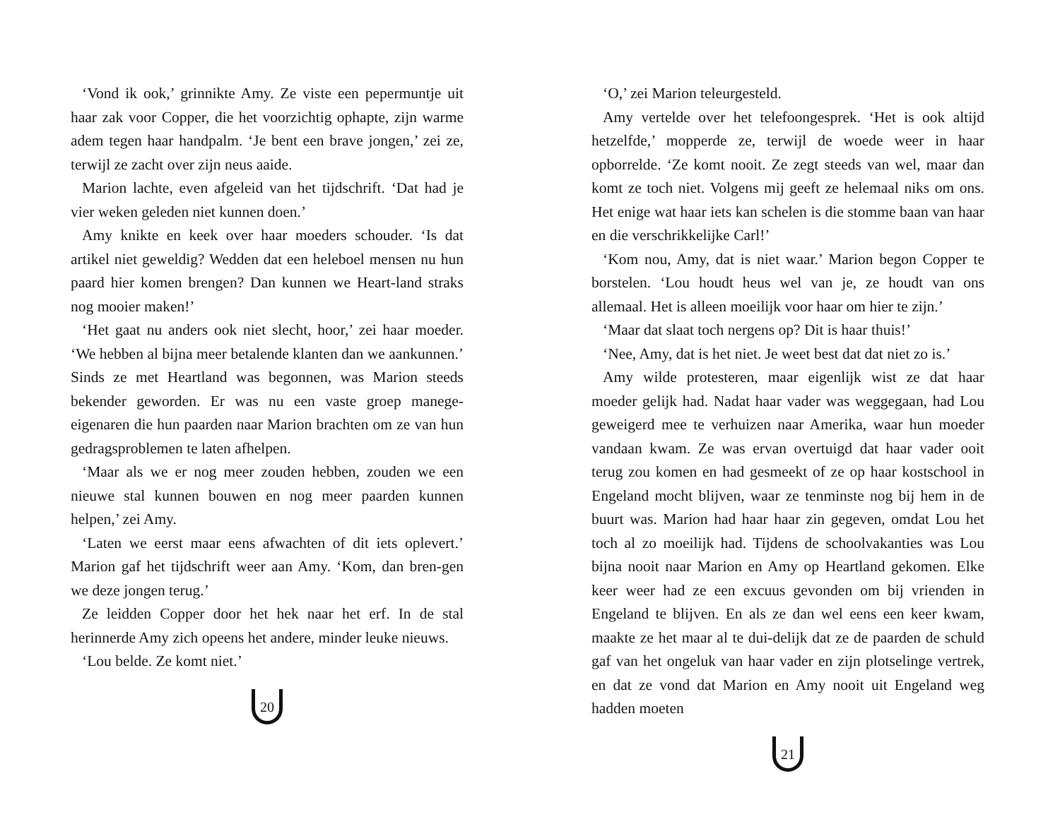‘Vond ik ook,’ grinnikte Amy. Ze viste een pepermuntje uit haar zak voor Copper, die het voorzichtig ophapte, zijn warme adem tegen haar handpalm. ‘Je bent een brave jongen,’ zei ze, terwijl ze zacht over zijn neus aaide.
Marion lachte, even afgeleid van het tijdschrift. ‘Dat had je vier weken geleden niet kunnen doen.’
Amy knikte en keek over haar moeders schouder. ‘Is dat artikel niet geweldig? Wedden dat een heleboel mensen nu hun paard hier komen brengen? Dan kunnen we Heart-land straks nog mooier maken!’
‘Het gaat nu anders ook niet slecht, hoor,’ zei haar moeder. ‘We hebben al bijna meer betalende klanten dan we aankunnen.’ Sinds ze met Heartland was begonnen, was Marion steeds bekender geworden. Er was nu een vaste groep manege-eigenaren die hun paarden naar Marion brachten om ze van hun gedragsproblemen te laten afhelpen.
‘Maar als we er nog meer zouden hebben, zouden we een nieuwe stal kunnen bouwen en nog meer paarden kunnen helpen,’ zei Amy.
‘Laten we eerst maar eens afwachten of dit iets oplevert.’ Marion gaf het tijdschrift weer aan Amy. ‘Kom, dan bren-gen we deze jongen terug.’
Ze leidden Copper door het hek naar het erf. In de stal herinnerde Amy zich opeens het andere, minder leuke nieuws.
‘Lou belde. Ze komt niet.’
20
‘O,’ zei Marion teleurgesteld.
Amy vertelde over het telefoongesprek. ‘Het is ook altijd hetzelfde,’ mopperde ze, terwijl de woede weer in haar opborrelde. ‘Ze komt nooit. Ze zegt steeds van wel, maar dan komt ze toch niet. Volgens mij geeft ze helemaal niks om ons. Het enige wat haar iets kan schelen is die stomme baan van haar en die verschrikkelijke Carl!’
‘Kom nou, Amy, dat is niet waar.’ Marion begon Copper te borstelen. ‘Lou houdt heus wel van je, ze houdt van ons allemaal. Het is alleen moeilijk voor haar om hier te zijn.’
‘Maar dat slaat toch nergens op? Dit is haar thuis!’
‘Nee, Amy, dat is het niet. Je weet best dat dat niet zo is.’
Amy wilde protesteren, maar eigenlijk wist ze dat haar moeder gelijk had. Nadat haar vader was weggegaan, had Lou geweigerd mee te verhuizen naar Amerika, waar hun moeder vandaan kwam. Ze was ervan overtuigd dat haar vader ooit terug zou komen en had gesmeekt of ze op haar kostschool in Engeland mocht blijven, waar ze tenminste nog bij hem in de buurt was. Marion had haar haar zin gegeven, omdat Lou het toch al zo moeilijk had. Tijdens de schoolvakanties was Lou bijna nooit naar Marion en Amy op Heartland gekomen. Elke keer weer had ze een excuus gevonden om bij vrienden in Engeland te blijven. En als ze dan wel eens een keer kwam, maakte ze het maar al te dui-delijk dat ze de paarden de schuld gaf van het ongeluk van haar vader en zijn plotselinge vertrek, en dat ze vond dat Marion en Amy nooit uit Engeland weg hadden moeten
21